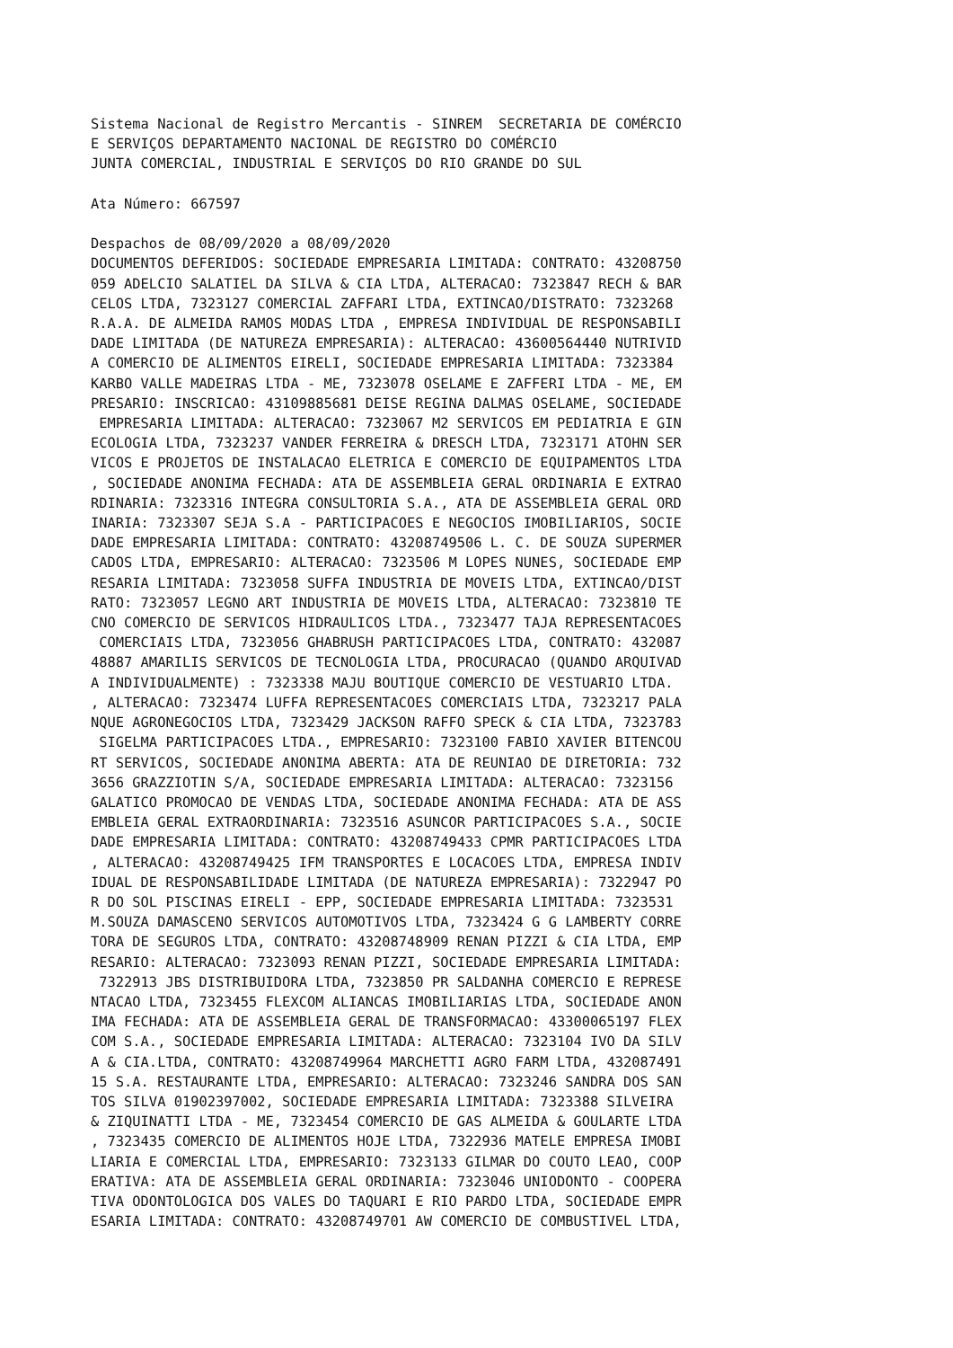Sistema Nacional de Registro Mercantis - SINREM  SECRETARIA DE COMÉRCIO
E SERVIÇOS DEPARTAMENTO NACIONAL DE REGISTRO DO COMÉRCIO
JUNTA COMERCIAL, INDUSTRIAL E SERVIÇOS DO RIO GRANDE DO SUL

Ata Número: 667597

Despachos de 08/09/2020 a 08/09/2020
DOCUMENTOS DEFERIDOS: SOCIEDADE EMPRESARIA LIMITADA: CONTRATO: 43208750
059 ADELCIO SALATIEL DA SILVA & CIA LTDA, ALTERACAO: 7323847 RECH & BAR
CELOS LTDA, 7323127 COMERCIAL ZAFFARI LTDA, EXTINCAO/DISTRATO: 7323268
R.A.A. DE ALMEIDA RAMOS MODAS LTDA , EMPRESA INDIVIDUAL DE RESPONSABILI
DADE LIMITADA (DE NATUREZA EMPRESARIA): ALTERACAO: 43600564440 NUTRIVID
A COMERCIO DE ALIMENTOS EIRELI, SOCIEDADE EMPRESARIA LIMITADA: 7323384
KARBO VALLE MADEIRAS LTDA - ME, 7323078 OSELAME E ZAFFERI LTDA - ME, EM
PRESARIO: INSCRICAO: 43109885681 DEISE REGINA DALMAS OSELAME, SOCIEDADE
 EMPRESARIA LIMITADA: ALTERACAO: 7323067 M2 SERVICOS EM PEDIATRIA E GIN
ECOLOGIA LTDA, 7323237 VANDER FERREIRA & DRESCH LTDA, 7323171 ATOHN SER
VICOS E PROJETOS DE INSTALACAO ELETRICA E COMERCIO DE EQUIPAMENTOS LTDA
, SOCIEDADE ANONIMA FECHADA: ATA DE ASSEMBLEIA GERAL ORDINARIA E EXTRAO
RDINARIA: 7323316 INTEGRA CONSULTORIA S.A., ATA DE ASSEMBLEIA GERAL ORD
INARIA: 7323307 SEJA S.A - PARTICIPACOES E NEGOCIOS IMOBILIARIOS, SOCIE
DADE EMPRESARIA LIMITADA: CONTRATO: 43208749506 L. C. DE SOUZA SUPERMER
CADOS LTDA, EMPRESARIO: ALTERACAO: 7323506 M LOPES NUNES, SOCIEDADE EMP
RESARIA LIMITADA: 7323058 SUFFA INDUSTRIA DE MOVEIS LTDA, EXTINCAO/DIST
RATO: 7323057 LEGNO ART INDUSTRIA DE MOVEIS LTDA, ALTERACAO: 7323810 TE
CNO COMERCIO DE SERVICOS HIDRAULICOS LTDA., 7323477 TAJA REPRESENTACOES
 COMERCIAIS LTDA, 7323056 GHABRUSH PARTICIPACOES LTDA, CONTRATO: 432087
48887 AMARILIS SERVICOS DE TECNOLOGIA LTDA, PROCURACAO (QUANDO ARQUIVAD
A INDIVIDUALMENTE) : 7323338 MAJU BOUTIQUE COMERCIO DE VESTUARIO LTDA.
, ALTERACAO: 7323474 LUFFA REPRESENTACOES COMERCIAIS LTDA, 7323217 PALA
NQUE AGRONEGOCIOS LTDA, 7323429 JACKSON RAFFO SPECK & CIA LTDA, 7323783
 SIGELMA PARTICIPACOES LTDA., EMPRESARIO: 7323100 FABIO XAVIER BITENCOU
RT SERVICOS, SOCIEDADE ANONIMA ABERTA: ATA DE REUNIAO DE DIRETORIA: 732
3656 GRAZZIOTIN S/A, SOCIEDADE EMPRESARIA LIMITADA: ALTERACAO: 7323156
GALATICO PROMOCAO DE VENDAS LTDA, SOCIEDADE ANONIMA FECHADA: ATA DE ASS
EMBLEIA GERAL EXTRAORDINARIA: 7323516 ASUNCOR PARTICIPACOES S.A., SOCIE
DADE EMPRESARIA LIMITADA: CONTRATO: 43208749433 CPMR PARTICIPACOES LTDA
, ALTERACAO: 43208749425 IFM TRANSPORTES E LOCACOES LTDA, EMPRESA INDIV
IDUAL DE RESPONSABILIDADE LIMITADA (DE NATUREZA EMPRESARIA): 7322947 PO
R DO SOL PISCINAS EIRELI - EPP, SOCIEDADE EMPRESARIA LIMITADA: 7323531
M.SOUZA DAMASCENO SERVICOS AUTOMOTIVOS LTDA, 7323424 G G LAMBERTY CORRE
TORA DE SEGUROS LTDA, CONTRATO: 43208748909 RENAN PIZZI & CIA LTDA, EMP
RESARIO: ALTERACAO: 7323093 RENAN PIZZI, SOCIEDADE EMPRESARIA LIMITADA:
 7322913 JBS DISTRIBUIDORA LTDA, 7323850 PR SALDANHA COMERCIO E REPRESE
NTACAO LTDA, 7323455 FLEXCOM ALIANCAS IMOBILIARIAS LTDA, SOCIEDADE ANON
IMA FECHADA: ATA DE ASSEMBLEIA GERAL DE TRANSFORMACAO: 43300065197 FLEX
COM S.A., SOCIEDADE EMPRESARIA LIMITADA: ALTERACAO: 7323104 IVO DA SILV
A & CIA.LTDA, CONTRATO: 43208749964 MARCHETTI AGRO FARM LTDA, 432087491
15 S.A. RESTAURANTE LTDA, EMPRESARIO: ALTERACAO: 7323246 SANDRA DOS SAN
TOS SILVA 01902397002, SOCIEDADE EMPRESARIA LIMITADA: 7323388 SILVEIRA
& ZIQUINATTI LTDA - ME, 7323454 COMERCIO DE GAS ALMEIDA & GOULARTE LTDA
, 7323435 COMERCIO DE ALIMENTOS HOJE LTDA, 7322936 MATELE EMPRESA IMOBI
LIARIA E COMERCIAL LTDA, EMPRESARIO: 7323133 GILMAR DO COUTO LEAO, COOP
ERATIVA: ATA DE ASSEMBLEIA GERAL ORDINARIA: 7323046 UNIODONTO - COOPERA
TIVA ODONTOLOGICA DOS VALES DO TAQUARI E RIO PARDO LTDA, SOCIEDADE EMPR
ESARIA LIMITADA: CONTRATO: 43208749701 AW COMERCIO DE COMBUSTIVEL LTDA,